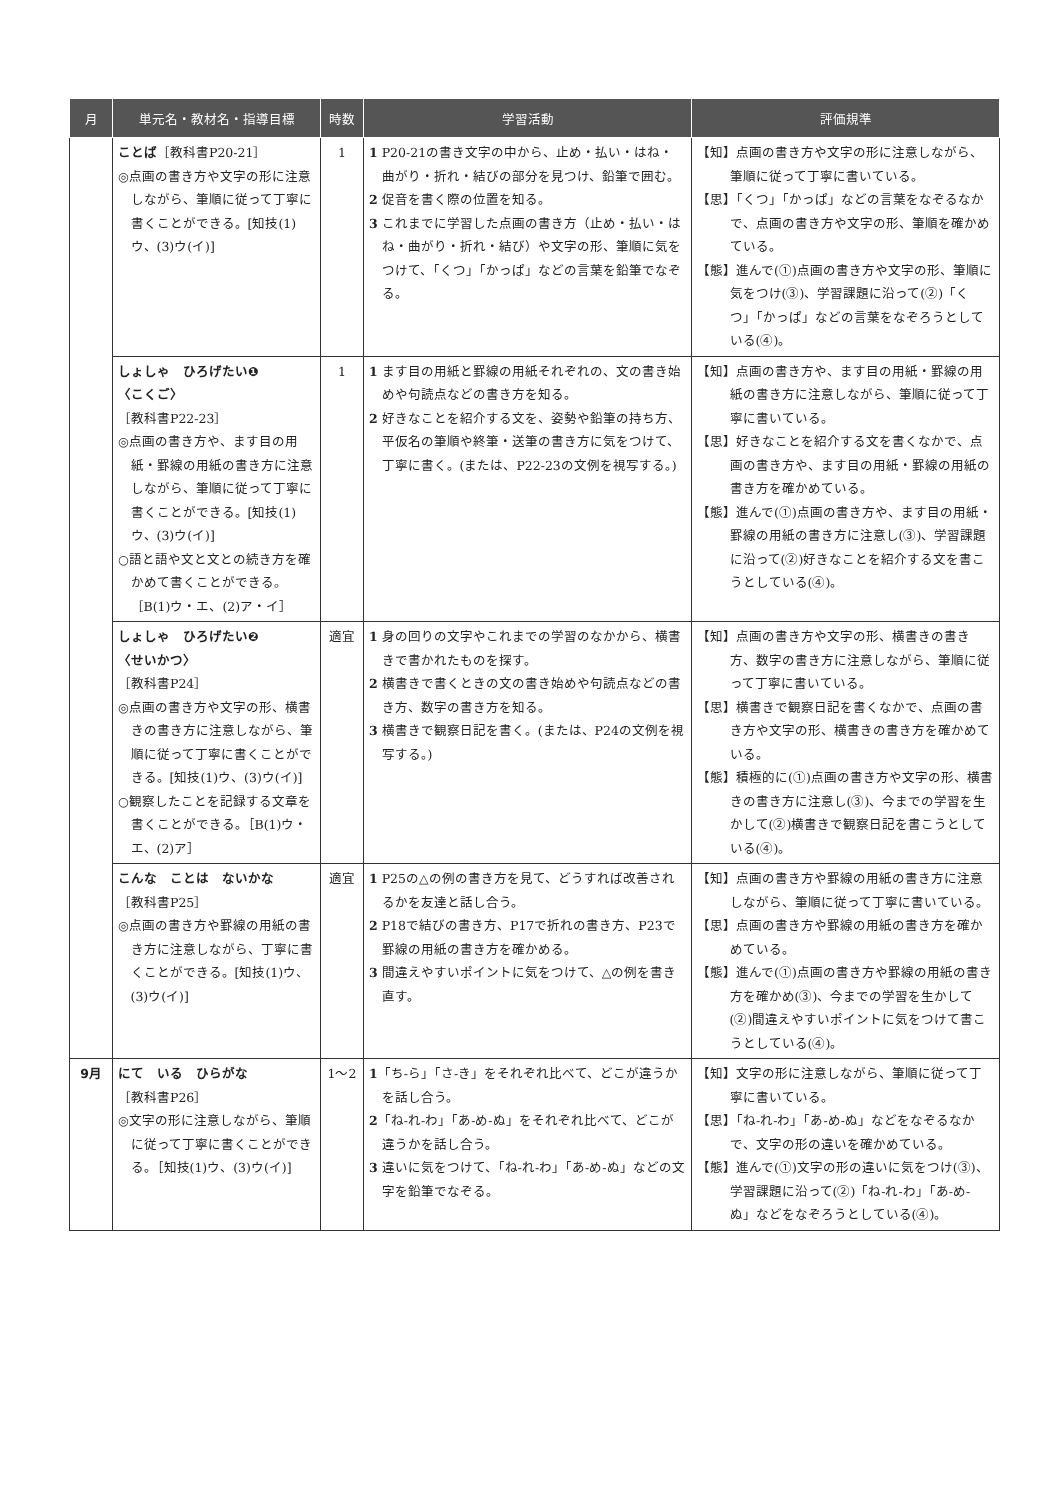| 月 | 単元名・教材名・指導目標 | 時数 | 学習活動 | 評価規準 |
| --- | --- | --- | --- | --- |
| | ことば ［教科書P20-21］ ◎点画の書き方や文字の形に注意しながら、筆順に従って丁寧に書くことができる。[知技(1)ウ、(3)ウ(イ)] | 1 | 1 P20-21の書き文字の中から、止め・払い・はね・曲がり・折れ・結びの部分を見つけ、鉛筆で囲む。 2 促音を書く際の位置を知る。 3 これまでに学習した点画の書き方（止め・払い・はね・曲がり・折れ・結び）や文字の形、筆順に気をつけて、「くつ」「かっぱ」などの言葉を鉛筆でなぞる。 | 【知】点画の書き方や文字の形に注意しながら、筆順に従って丁寧に書いている。 【思】「くつ」「かっぱ」などの言葉をなぞるなかで、点画の書き方や文字の形、筆順を確かめている。 【態】進んで(①)点画の書き方や文字の形、筆順に気をつけ(③)、学習課題に沿って(②)「くつ」「かっぱ」などの言葉をなぞろうとしている(④)。 |
| | しょしゃ ひろげたい❶ 〈こくご〉 ［教科書P22-23］ ◎点画の書き方や、ます目の用紙・罫線の用紙の書き方に注意しながら、筆順に従って丁寧に書くことができる。[知技(1)ウ、(3)ウ(イ)] ○語と語や文と文との続き方を確かめて書くことができる。［B(1)ウ・エ、(2)ア・イ］ | 1 | 1 ます目の用紙と罫線の用紙それぞれの、文の書き始めや句読点などの書き方を知る。 2 好きなことを紹介する文を、姿勢や鉛筆の持ち方、平仮名の筆順や終筆・送筆の書き方に気をつけて、丁寧に書く。(または、P22-23の文例を視写する。) | 【知】点画の書き方や、ます目の用紙・罫線の用紙の書き方に注意しながら、筆順に従って丁寧に書いている。 【思】好きなことを紹介する文を書くなかで、点画の書き方や、ます目の用紙・罫線の用紙の書き方を確かめている。 【態】進んで(①)点画の書き方や、ます目の用紙・罫線の用紙の書き方に注意し(③)、学習課題に沿って(②)好きなことを紹介する文を書こうとしている(④)。 |
| | しょしゃ ひろげたい❷ 〈せいかつ〉 ［教科書P24］ ◎点画の書き方や文字の形、横書きの書き方に注意しながら、筆順に従って丁寧に書くことができる。[知技(1)ウ、(3)ウ(イ)] ○観察したことを記録する文章を書くことができる。［B(1)ウ・エ、(2)ア］ | 適宜 | 1 身の回りの文字やこれまでの学習のなかから、横書きで書かれたものを探す。 2 横書きで書くときの文の書き始めや句読点などの書き方、数字の書き方を知る。 3 横書きで観察日記を書く。(または、P24の文例を視写する。) | 【知】点画の書き方や文字の形、横書きの書き方、数字の書き方に注意しながら、筆順に従って丁寧に書いている。 【思】横書きで観察日記を書くなかで、点画の書き方や文字の形、横書きの書き方を確かめている。 【態】積極的に(①)点画の書き方や文字の形、横書きの書き方に注意し(③)、今までの学習を生かして(②)横書きで観察日記を書こうとしている(④)。 |
| | こんな ことは ないかな ［教科書P25］ ◎点画の書き方や罫線の用紙の書き方に注意しながら、丁寧に書くことができる。[知技(1)ウ、(3)ウ(イ)] | 適宜 | 1 P25の△の例の書き方を見て、どうすれば改善されるかを友達と話し合う。 2 P18で結びの書き方、P17で折れの書き方、P23で罫線の用紙の書き方を確かめる。 3 間違えやすいポイントに気をつけて、△の例を書き直す。 | 【知】点画の書き方や罫線の用紙の書き方に注意しながら、筆順に従って丁寧に書いている。 【思】点画の書き方や罫線の用紙の書き方を確かめている。 【態】進んで(①)点画の書き方や罫線の用紙の書き方を確かめ(③)、今までの学習を生かして(②)間違えやすいポイントに気をつけて書こうとしている(④)。 |
| 9月 | にて いる ひらがな ［教科書P26］ ◎文字の形に注意しながら、筆順に従って丁寧に書くことができる。［知技(1)ウ、(3)ウ(イ)] | 1〜2 | 1 「ち-ら」「さ-き」をそれぞれ比べて、どこが違うかを話し合う。 2 「ね-れ-わ」「あ-め-ぬ」をそれぞれ比べて、どこが違うかを話し合う。 3 違いに気をつけて、「ね-れ-わ」「あ-め-ぬ」などの文字を鉛筆でなぞる。 | 【知】文字の形に注意しながら、筆順に従って丁寧に書いている。 【思】「ね-れ-わ」「あ-め-ぬ」などをなぞるなかで、文字の形の違いを確かめている。 【態】進んで(①)文字の形の違いに気をつけ(③)、学習課題に沿って(②)「ね-れ-わ」「あ-め-ぬ」などをなぞろうとしている(④)。 |